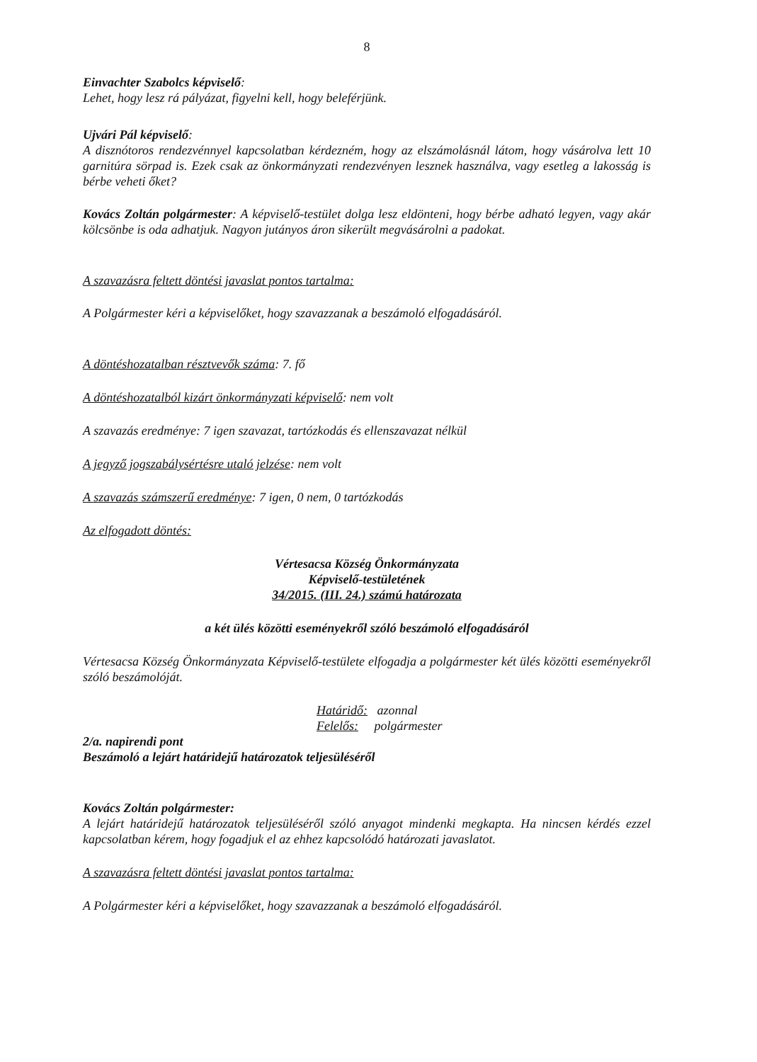8
Einvachter Szabolcs képviselő:
Lehet, hogy lesz rá pályázat, figyelni kell, hogy beleférjünk.
Ujvári Pál képviselő:
A disznótoros rendezvénnyel kapcsolatban kérdezném, hogy az elszámolásnál látom, hogy vásárolva lett 10 garnitúra sörpad is. Ezek csak az önkormányzati rendezvényen lesznek használva, vagy esetleg a lakosság is bérbe veheti őket?
Kovács Zoltán polgármester: A képviselő-testület dolga lesz eldönteni, hogy bérbe adható legyen, vagy akár kölcsönbe is oda adhatjuk. Nagyon jutányos áron sikerült megvásárolni a padokat.
A szavazásra feltett döntési javaslat pontos tartalma:
A Polgármester kéri a képviselőket, hogy szavazzanak a beszámoló elfogadásáról.
A döntéshozatalban résztvevők száma: 7. fő
A döntéshozatalból kizárt önkormányzati képviselő: nem volt
A szavazás eredménye: 7 igen szavazat, tartózkodás és ellenszavazat nélkül
A jegyző jogszabálysértésre utaló jelzése: nem volt
A szavazás számszerű eredménye: 7 igen, 0 nem, 0 tartózkodás
Az elfogadott döntés:
Vértesacsa Község Önkormányzata
Képviselő-testületének
34/2015. (III. 24.) számú határozata
a két ülés közötti eseményekről szóló beszámoló elfogadásáról
Vértesacsa Község Önkormányzata Képviselő-testülete elfogadja a polgármester két ülés közötti eseményekről szóló beszámolóját.
Határidő: azonnal
Felelős: polgármester
2/a. napirendi pont
Beszámoló a lejárt határidejű határozatok teljesüléséről
Kovács Zoltán polgármester:
A lejárt határidejű határozatok teljesüléséről szóló anyagot mindenki megkapta. Ha nincsen kérdés ezzel kapcsolatban kérem, hogy fogadjuk el az ehhez kapcsolódó határozati javaslatot.
A szavazásra feltett döntési javaslat pontos tartalma:
A Polgármester kéri a képviselőket, hogy szavazzanak a beszámoló elfogadásáról.